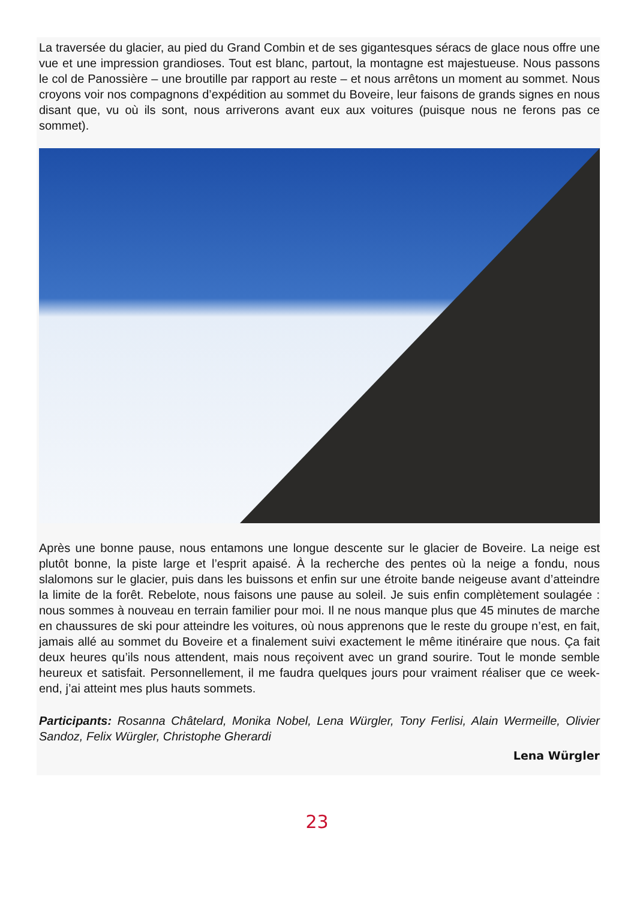La traversée du glacier, au pied du Grand Combin et de ses gigantesques séracs de glace nous offre une vue et une impression grandioses. Tout est blanc, partout, la montagne est majestueuse. Nous passons le col de Panossière – une broutille par rapport au reste – et nous arrêtons un moment au sommet. Nous croyons voir nos compagnons d’expédition au sommet du Boveire, leur faisons de grands signes en nous disant que, vu où ils sont, nous arriverons avant eux aux voitures (puisque nous ne ferons pas ce sommet).
Après une bonne pause, nous entamons une longue descente sur le glacier de Boveire. La neige est plutôt bonne, la piste large et l’esprit apaisé. À la recherche des pentes où la neige a fondu, nous slalomons sur le glacier, puis dans les buissons et enfin sur une étroite bande neigeuse avant d’atteindre la limite de la forêt. Rebelote, nous faisons une pause au soleil. Je suis enfin complètement soulagée : nous sommes à nouveau en terrain familier pour moi. Il ne nous manque plus que 45 minutes de marche en chaussures de ski pour atteindre les voitures, où nous apprenons que le reste du groupe n’est, en fait, jamais allé au sommet du Boveire et a finalement suivi exactement le même itinéraire que nous. Ça fait deux heures qu’ils nous attendent, mais nous reçoivent avec un grand sourire. Tout le monde semble heureux et satisfait. Personnellement, il me faudra quelques jours pour vraiment réaliser que ce week-end, j’ai atteint mes plus hauts sommets.
Participants: Rosanna Châtelard, Monika Nobel, Lena Würgler, Tony Ferlisi, Alain Wermeille, Olivier Sandoz, Felix Würgler, Christophe Gherardi
Lena Würgler
23